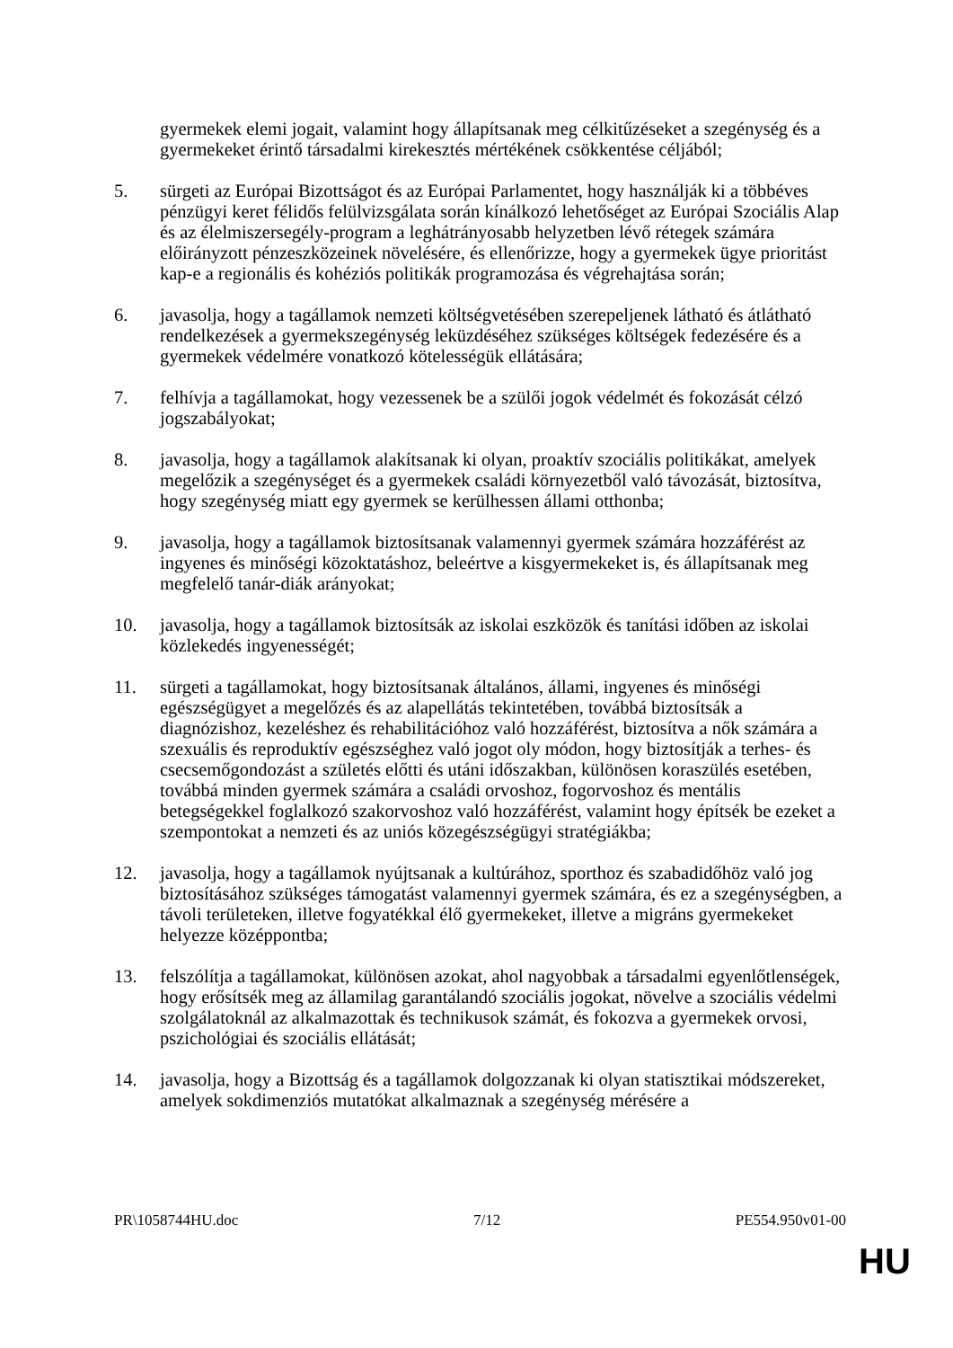gyermekek elemi jogait, valamint hogy állapítsanak meg célkitűzéseket a szegénység és a gyermekeket érintő társadalmi kirekesztés mértékének csökkentése céljából;
5. sürgeti az Európai Bizottságot és az Európai Parlamentet, hogy használják ki a többéves pénzügyi keret félidős felülvizsgálata során kínálkozó lehetőséget az Európai Szociális Alap és az élelmiszersegély-program a leghátrányosabb helyzetben lévő rétegek számára előirányzott pénzeszközeinek növelésére, és ellenőrizze, hogy a gyermekek ügye prioritást kap-e a regionális és kohéziós politikák programozása és végrehajtása során;
6. javasolja, hogy a tagállamok nemzeti költségvetésében szerepeljenek látható és átlátható rendelkezések a gyermekszegénység leküzdéséhez szükséges költségek fedezésére és a gyermekek védelmére vonatkozó kötelességük ellátására;
7. felhívja a tagállamokat, hogy vezessenek be a szülői jogok védelmét és fokozását célzó jogszabályokat;
8. javasolja, hogy a tagállamok alakítsanak ki olyan, proaktív szociális politikákat, amelyek megelőzik a szegénységet és a gyermekek családi környezetből való távozását, biztosítva, hogy szegénység miatt egy gyermek se kerülhessen állami otthonba;
9. javasolja, hogy a tagállamok biztosítsanak valamennyi gyermek számára hozzáférést az ingyenes és minőségi közoktatáshoz, beleértve a kisgyermekeket is, és állapítsanak meg megfelelő tanár-diák arányokat;
10. javasolja, hogy a tagállamok biztosítsák az iskolai eszközök és tanítási időben az iskolai közlekedés ingyenességét;
11. sürgeti a tagállamokat, hogy biztosítsanak általános, állami, ingyenes és minőségi egészségügyet a megelőzés és az alapellátás tekintetében, továbbá biztosítsák a diagnózishoz, kezeléshez és rehabilitációhoz való hozzáférést, biztosítva a nők számára a szexuális és reproduktív egészséghez való jogot oly módon, hogy biztosítják a terhes- és csecsemőgondozást a születés előtti és utáni időszakban, különösen koraszülés esetében, továbbá minden gyermek számára a családi orvoshoz, fogorvoshoz és mentális betegségekkel foglalkozó szakorvoshoz való hozzáférést, valamint hogy építsék be ezeket a szempontokat a nemzeti és az uniós közegészségügyi stratégiákba;
12. javasolja, hogy a tagállamok nyújtsanak a kultúrához, sporthoz és szabadidőhöz való jog biztosításához szükséges támogatást valamennyi gyermek számára, és ez a szegénységben, a távoli területeken, illetve fogyatékkal élő gyermekeket, illetve a migráns gyermekeket helyezze középpontba;
13. felszólítja a tagállamokat, különösen azokat, ahol nagyobbak a társadalmi egyenlőtlenségek, hogy erősítsék meg az államilag garantálandó szociális jogokat, növelve a szociális védelmi szolgálatoknál az alkalmazottak és technikusok számát, és fokozva a gyermekek orvosi, pszichológiai és szociális ellátását;
14. javasolja, hogy a Bizottság és a tagállamok dolgozzanak ki olyan statisztikai módszereket, amelyek sokdimenziós mutatókat alkalmaznak a szegénység mérésére a
PR\1058744HU.doc 7/12 PE554.950v01-00
HU